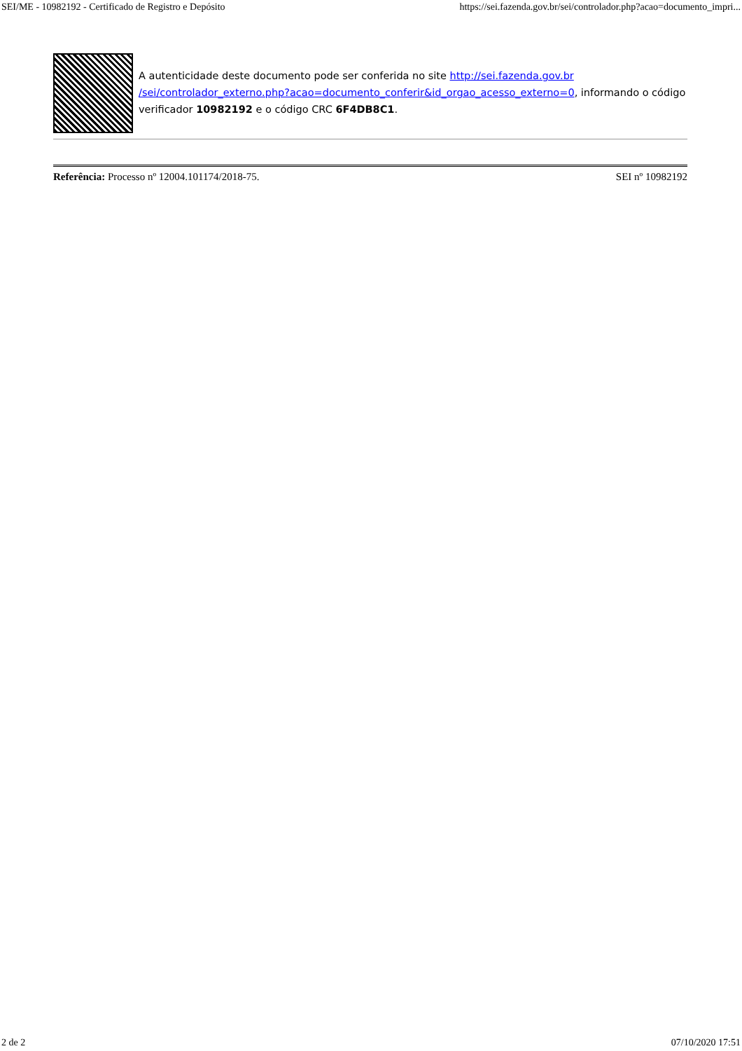SEI/ME - 10982192 - Certificado de Registro e Depósito https://sei.fazenda.gov.br/sei/controlador.php?acao=documento_impri...
A autenticidade deste documento pode ser conferida no site http://sei.fazenda.gov.br /sei/controlador_externo.php?acao=documento_conferir&id_orgao_acesso_externo=0, informando o código verificador 10982192 e o código CRC 6F4DB8C1.
Referência: Processo nº 12004.101174/2018-75. SEI nº 10982192
2 de 2 07/10/2020 17:51